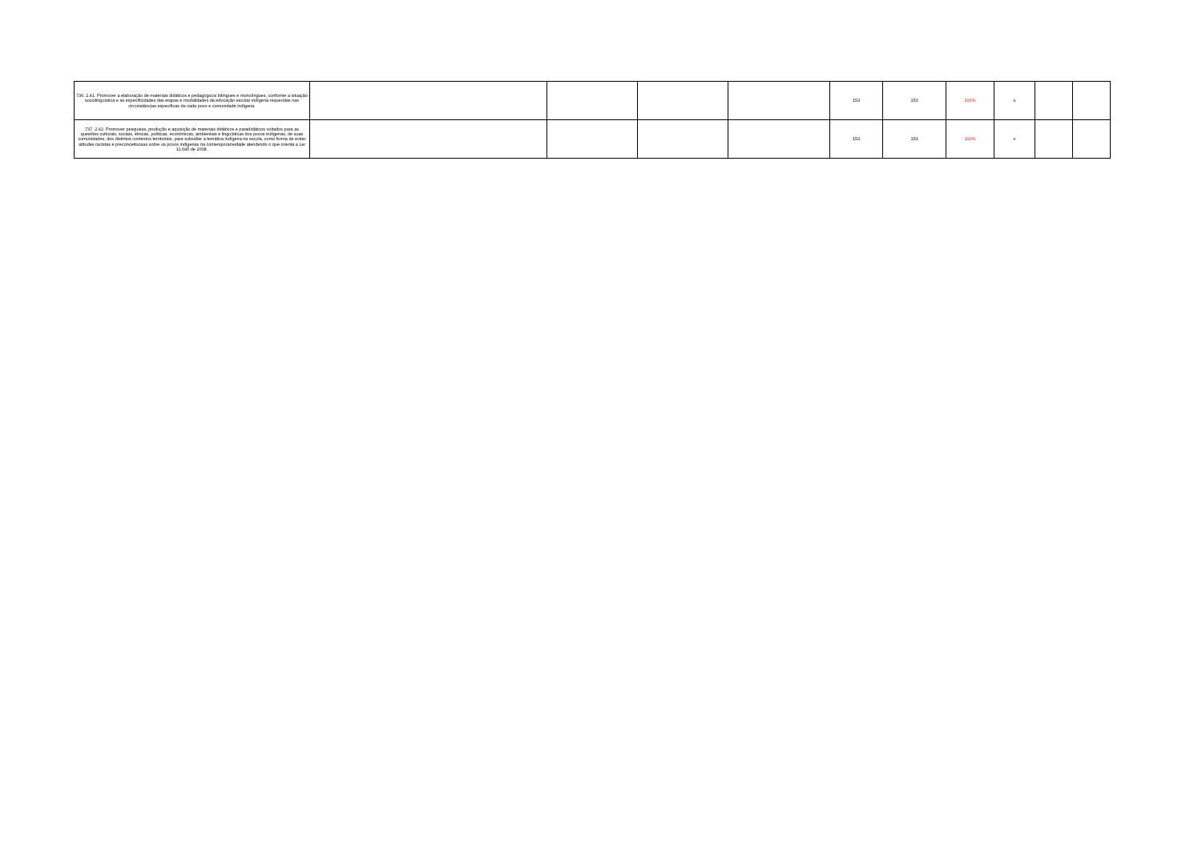| 736. 2.41. Promover a elaboração de materiais didáticos e pedagógicos bilíngues e monolíngues, conforme a situação sociolinguística e as especificidades das etapas e modalidades da educação escolar indígena requeridas nas circunstâncias específicas de cada povo e comunidade indígena. | | | | | 153 | 153 | 100% | x | | |
| 737. 2.42. Promover pesquisas, produção e aquisição de materiais didáticos e paradidáticos voltados para as questões culturais, sociais, étnicas, políticas, econômicas, ambientais e linguísticas dos povos indígenas, de suas comunidades, dos distintos contextos territoriais, para subsidiar a temática indígena na escola, como forma de evitar atitudes racistas e preconceituosas sobre os povos indígenas na contemporaneidade atendendo o que orienta a Lei 11.645 de 2008. | | | | | 153 | 153 | 100% | x | | |